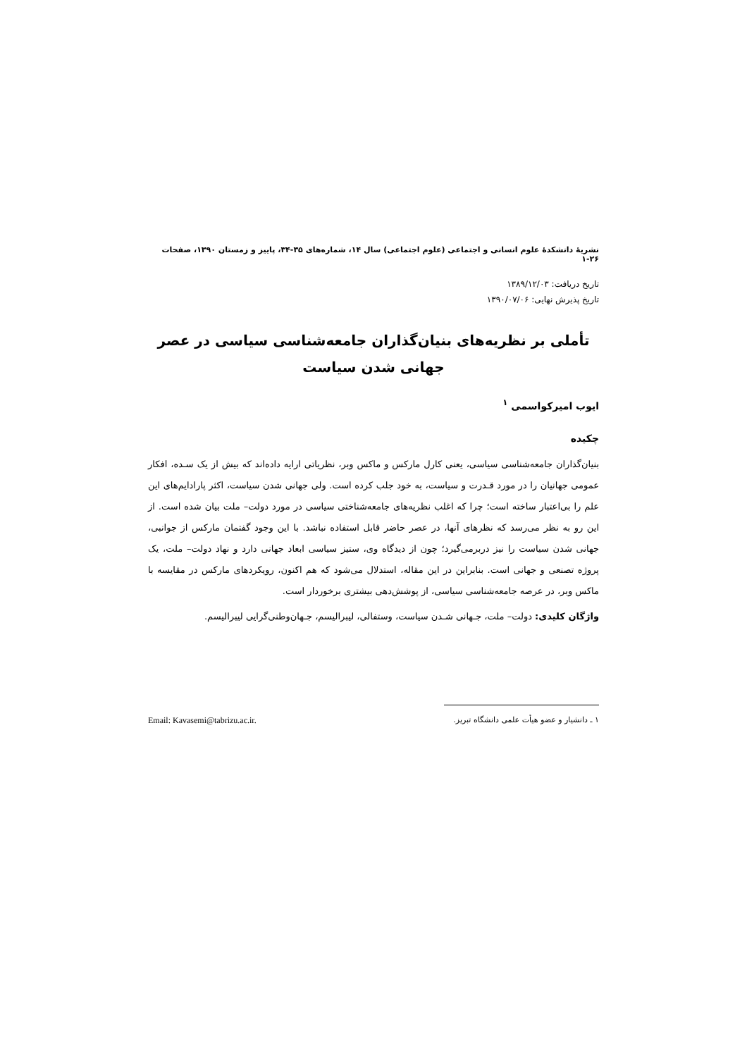نشریهٔ دانشکدهٔ علوم انسانی و اجتماعی (علوم اجتماعی) سال ۱۴، شماره‌های ۳۵-۳۴، پاییز و زمستان ۱۳۹۰، صفحات ۲۶-۱
تاریخ دریافت: ۱۳۸۹/۱۲/۰۳
تاریخ پذیرش نهایی: ۱۳۹۰/۰۷/۰۶
تأملی بر نظریه‌های بنیان‌گذاران جامعه‌شناسی سیاسی در عصر جهانی شدن سیاست
ایوب امیرکواسمی <sup>۱</sup>
چکیده
بنیان‌گذاران جامعه‌شناسی سیاسی، یعنی کارل مارکس و ماکس وبر، نظریاتی ارایه داده‌اند که بیش از یک سـده، افکار عمومی جهانیان را در مورد قـدرت و سیاست، به خود جلب کرده است. ولی جهانی شدن سیاست، اکثر پارادایم‌های این علم را بی‌اعتبار ساخته است؛ چرا که اغلب نظریه‌های جامعه‌شناختی سیاسی در مورد دولت– ملت بیان شده است. از این رو به نظر می‌رسد که نظرهای آنها، در عصر حاضر قابل استفاده نباشد. با این وجود گفتمان مارکس از جوانبی، جهانی شدن سیاست را نیز دربرمی‌گیرد؛ چون از دیدگاه وی، ستیز سیاسی ابعاد جهانی دارد و نهاد دولت– ملت، یک پروژه تصنعی و جهانی است. بنابراین در این مقاله، استدلال می‌شود که هم اکنون، رویکردهای مارکس در مقایسه با ماکس وبر، در عرصه جامعه‌شناسی سیاسی، از پوشش‌دهی بیشتری برخوردار است.
واژگان کلیدی: دولت– ملت، جـهانی شـدن سیاست، وستفالی، لیبرالیسم، جـهان‌وطنی‌گرایی لیبرالیسم.
۱ ـ دانشیار و عضو هیأت علمی دانشگاه تبریز. Email: Kavasemi@tabrizu.ac.ir.